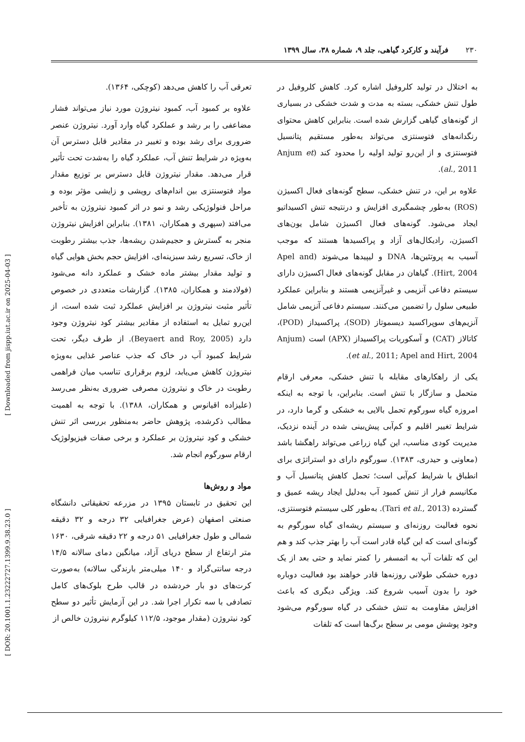۲۳۰ فرآیند و کارکرد گیاهی، جلد ۹، شماره ۳۸، سال ۱۳۹۹
[ DOR: 20.1001.1.23222727.1399.9.38.23.0 ] [ Downloaded from jispp.iut.ac.ir on 2025-04-03 ]
به اختلال در تولید کلروفیل اشاره کرد. کاهش کلروفیل در طول تنش خشکی، بسته به مدت و شدت خشکی در بسیاری از گونه‌های گیاهی گزارش شده است. بنابراین کاهش محتوای رنگدانه‌های فتوسنتزی می‌تواند به‌طور مستقیم پتانسیل فتوسنتزی و از این‌رو تولید اولیه را محدود کند (Anjum et al., 2011).
علاوه بر این، در تنش خشکی، سطح گونه‌های فعال اکسیژن (ROS) به‌طور چشمگیری افزایش و درنتیجه تنش اکسیداتیو ایجاد می‌شود. گونه‌های فعال اکسیژن شامل یون‌های اکسیژن، رادیکال‌های آزاد و پراکسیدها هستند که موجب آسیب به پروتئین‌ها، DNA و لیپیدها می‌شوند (Apel and Hirt, 2004). گیاهان در مقابل گونه‌های فعال اکسیژن دارای سیستم دفاعی آنزیمی و غیرآنزیمی هستند و بنابراین عملکرد طبیعی سلول را تضمین می‌کنند. سیستم دفاعی آنزیمی شامل آنزیم‌های سوپراکسید دیسموتاز (SOD)، پراکسیداز (POD)، کاتالاز (CAT) و آسکوربات پراکسیداز (APX) است (Anjum et al., 2011; Apel and Hirt, 2004).
یکی از راهکارهای مقابله با تنش خشکی، معرفی ارقام متحمل و سازگار با تنش است. بنابراین، با توجه به اینکه امروزه گیاه سورگوم تحمل بالایی به خشکی و گرما دارد، در شرایط تغییر اقلیم و کم‌آبی پیش‌بینی شده در آینده نزدیک، مدیریت کودی مناسب، این گیاه زراعی می‌تواند راهگشا باشد (معاونی و حیدری، ۱۳۸۳). سورگوم دارای دو استراتژی برای انطباق با شرایط کم‌آبی است؛ تحمل کاهش پتانسیل آب و مکانیسم فرار از تنش کمبود آب به‌دلیل ایجاد ریشه عمیق و گسترده (Tari et al., 2013). به‌طور کلی سیستم فتوسنتزی، نحوه فعالیت روزنه‌ای و سیستم ریشه‌ای گیاه سورگوم به گونه‌ای است که این گیاه قادر است آب را بهتر جذب کند و هم این که تلفات آب به اتمسفر را کمتر نماید و حتی بعد از یک دوره خشکی طولانی روزنه‌ها قادر خواهند بود فعالیت دوباره خود را بدون آسیب شروع کند. ویژگی دیگری که باعث افزایش مقاومت به تنش خشکی در گیاه سورگوم می‌شود وجود پوشش مومی بر سطح برگ‌ها است که تلفات
تعرقی آب را کاهش می‌دهد (کوچکی، ۱۳۶۴).
علاوه بر کمبود آب، کمبود نیتروژن مورد نیاز می‌تواند فشار مضاعفی را بر رشد و عملکرد گیاه وارد آورد. نیتروژن عنصر ضروری برای رشد بوده و تغییر در مقادیر قابل دسترس آن به‌ویژه در شرایط تنش آب، عملکرد گیاه را به‌شدت تحت تأثیر قرار می‌دهد. مقدار نیتروژن قابل دسترس بر توزیع مقدار مواد فتوسنتزی بین اندام‌های رویشی و زایشی مؤثر بوده و مراحل فنولوژیکی رشد و نمو در اثر کمبود نیتروژن به تأخیر می‌افتد (سپهری و همکاران، ۱۳۸۱). بنابراین افزایش نیتروژن منجر به گسترش و حجیم‌شدن ریشه‌ها، جذب بیشتر رطوبت از خاک، تسریع رشد سبزینه‌ای، افزایش حجم بخش هوایی گیاه و تولید مقدار بیشتر ماده خشک و عملکرد دانه می‌شود (فولادمند و همکاران، ۱۳۸۵). گزارشات متعددی در خصوص تأثیر مثبت نیتروژن بر افزایش عملکرد ثبت شده است، از این‌رو تمایل به استفاده از مقادیر بیشتر کود نیتروژن وجود دارد (Beyaert and Roy, 2005). از طرف دیگر، تحت شرایط کمبود آب در خاک که جذب عناصر غذایی به‌ویژه نیتروژن کاهش می‌یابد، لزوم برقراری تناسب میان فراهمی رطوبت در خاک و نیتروژن مصرفی ضروری به‌نظر می‌رسد (علیزاده اقیانوس و همکاران، ۱۳۸۸). با توجه به اهمیت مطالب ذکرشده، پژوهش حاضر به‌منظور بررسی اثر تنش خشکی و کود نیتروژن بر عملکرد و برخی صفات فیزیولوژیک ارقام سورگوم انجام شد.
مواد و روش‌ها
این تحقیق در تابستان ۱۳۹۵ در مزرعه تحقیقاتی دانشگاه صنعتی اصفهان (عرض جغرافیایی ۳۲ درجه و ۳۲ دقیقه شمالی و طول جغرافیایی ۵۱ درجه و ۲۲ دقیقه شرقی، ۱۶۳۰ متر ارتفاع از سطح دریای آزاد، میانگین دمای سالانه ۱۴/۵ درجه سانتی‌گراد و ۱۴۰ میلی‌متر بارندگی سالانه) به‌صورت کرت‌های دو بار خردشده در قالب طرح بلوک‌های کامل تصادفی با سه تکرار اجرا شد. در این آزمایش تأثیر دو سطح کود نیتروژن (مقدار موجود، ۱۱۲/۵ کیلوگرم نیتروژن خالص از